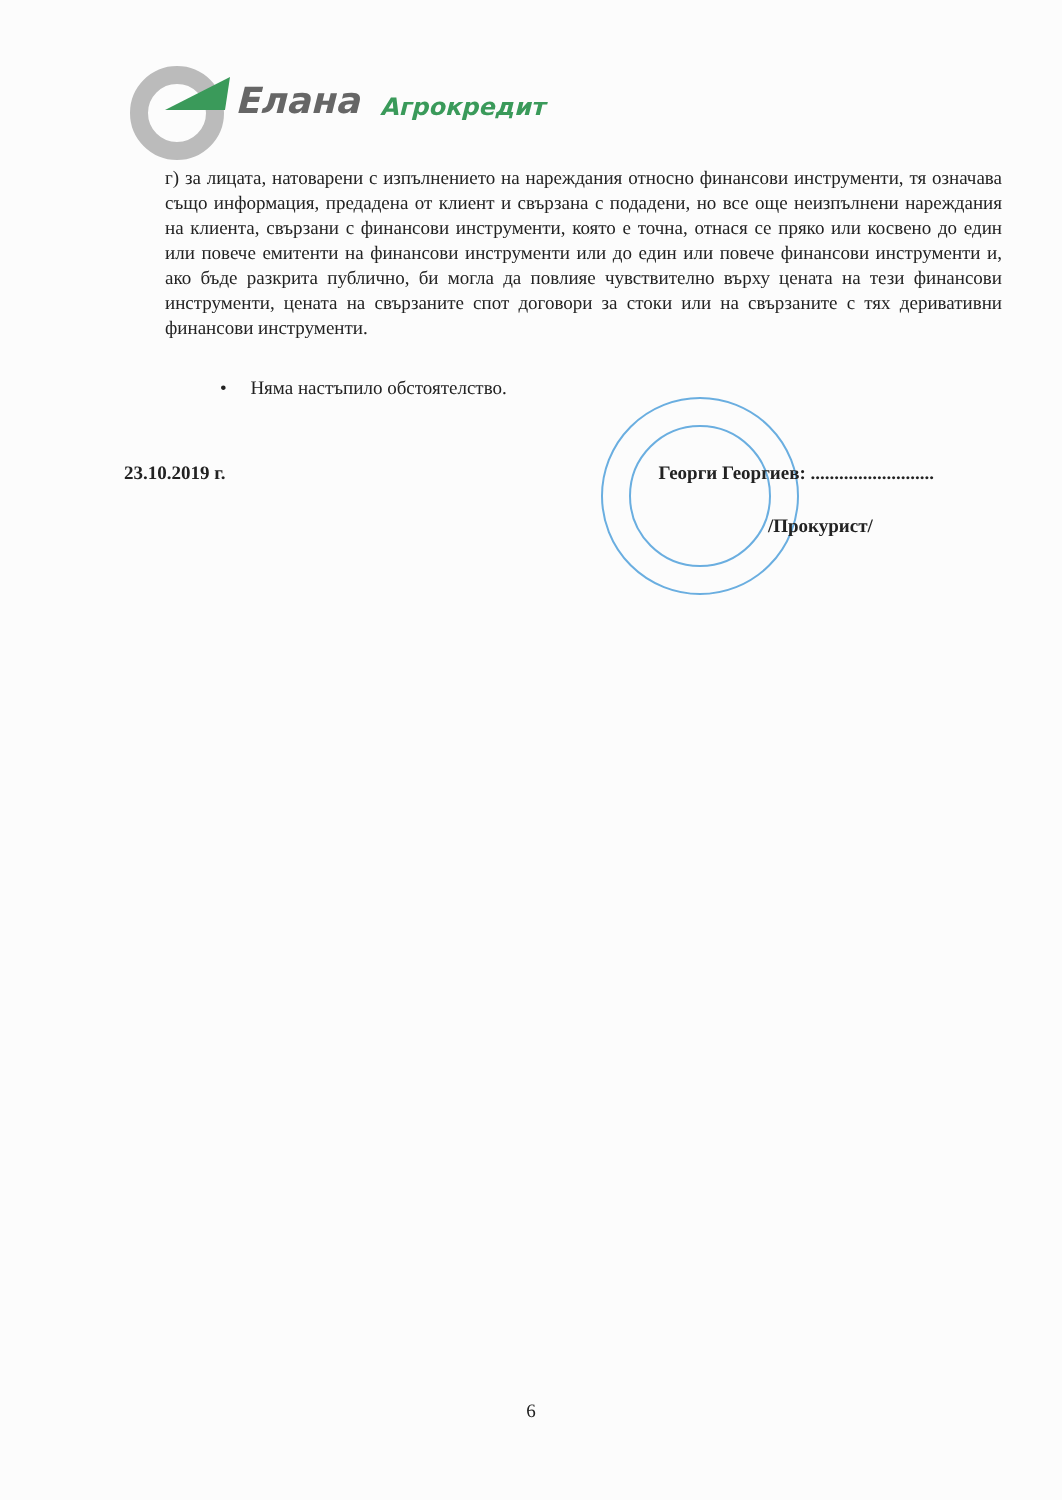Елана
Агрокредит
г) за лицата, натоварени с изпълнението на нареждания относно финансови инструменти, тя означава също информация, предадена от клиент и свързана с подадени, но все още неизпълнени нареждания на клиента, свързани с финансови инструменти, която е точна, отнася се пряко или косвено до един или повече емитенти на финансови инструменти или до един или повече финансови инструменти и, ако бъде разкрита публично, би могла да повлияе чувствително върху цената на тези финансови инструменти, цената на свързаните спот договори за стоки или на свързаните с тях деривативни финансови инструменти.
• Няма настъпило обстоятелство.
23.10.2019 г. Георги Георгиев: ..........................
/Прокурист/
6